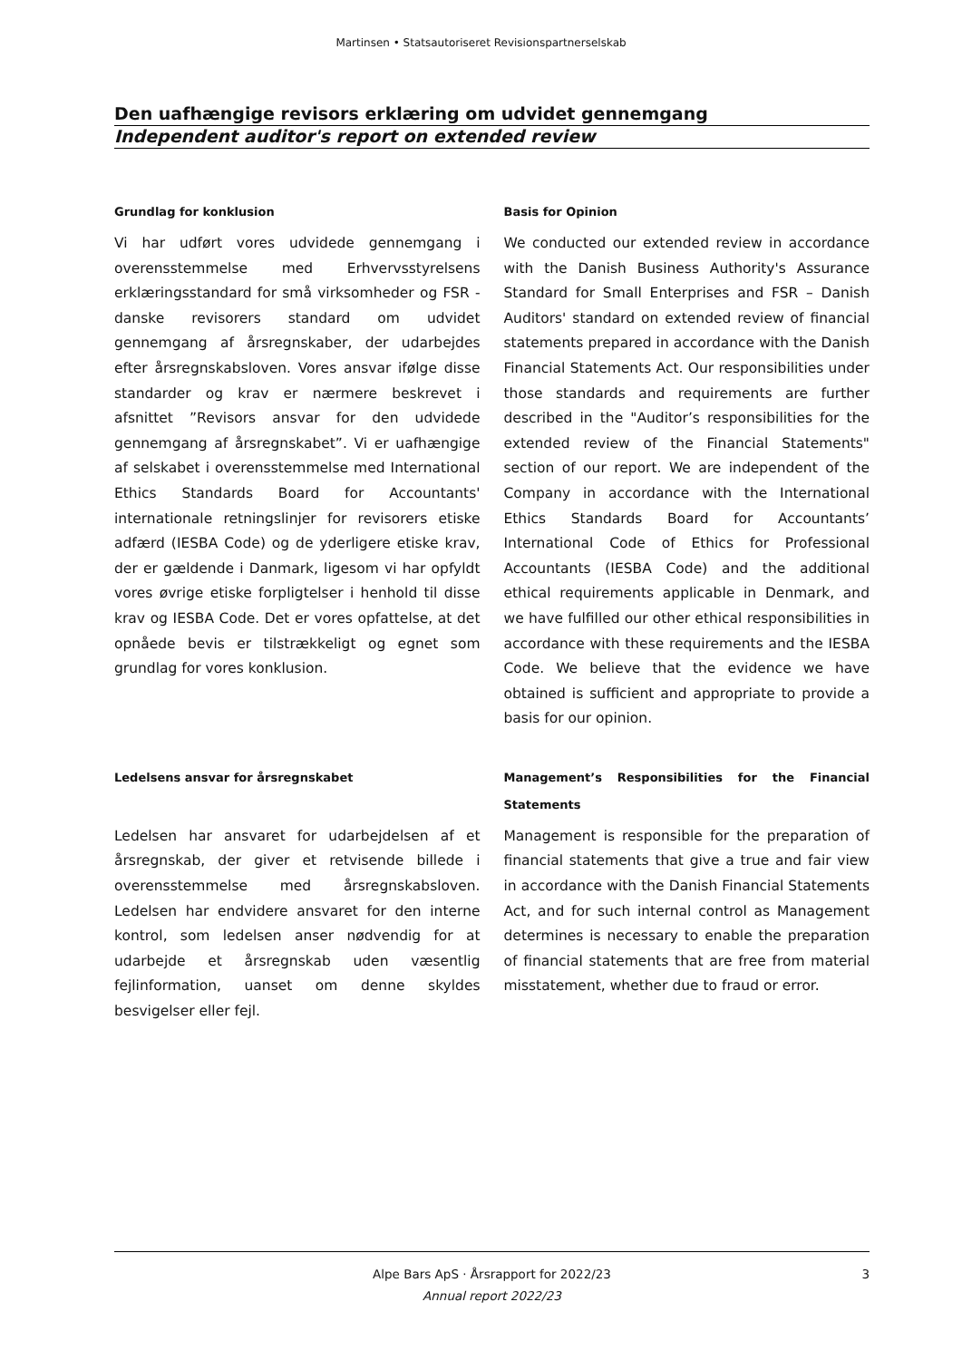Martinsen • Statsautoriseret Revisionspartnerselskab
Den uafhængige revisors erklæring om udvidet gennemgang
Independent auditor's report on extended review
Grundlag for konklusion
Vi har udført vores udvidede gennemgang i overensstemmelse med Erhvervsstyrelsens erklæringsstandard for små virksomheder og FSR - danske revisorers standard om udvidet gennemgang af årsregnskaber, der udarbejdes efter årsregnskabsloven. Vores ansvar ifølge disse standarder og krav er nærmere beskrevet i afsnittet ”Revisors ansvar for den udvidede gennemgang af årsregnskabet”. Vi er uafhængige af selskabet i overensstemmelse med International Ethics Standards Board for Accountants' internationale retningslinjer for revisorers etiske adfærd (IESBA Code) og de yderligere etiske krav, der er gældende i Danmark, ligesom vi har opfyldt vores øvrige etiske forpligtelser i henhold til disse krav og IESBA Code. Det er vores opfattelse, at det opnåede bevis er tilstrækkeligt og egnet som grundlag for vores konklusion.
Basis for Opinion
We conducted our extended review in accordance with the Danish Business Authority's Assurance Standard for Small Enterprises and FSR – Danish Auditors' standard on extended review of financial statements prepared in accordance with the Danish Financial Statements Act. Our responsibilities under those standards and requirements are further described in the "Auditor’s responsibilities for the extended review of the Financial Statements" section of our report. We are independent of the Company in accordance with the International Ethics Standards Board for Accountants’ International Code of Ethics for Professional Accountants (IESBA Code) and the additional ethical requirements applicable in Denmark, and we have fulfilled our other ethical responsibilities in accordance with these requirements and the IESBA Code. We believe that the evidence we have obtained is sufficient and appropriate to provide a basis for our opinion.
Ledelsens ansvar for årsregnskabet
Ledelsen har ansvaret for udarbejdelsen af et årsregnskab, der giver et retvisende billede i overensstemmelse med årsregnskabsloven. Ledelsen har endvidere ansvaret for den interne kontrol, som ledelsen anser nødvendig for at udarbejde et årsregnskab uden væsentlig fejlinformation, uanset om denne skyldes besvigelser eller fejl.
Management’s Responsibilities for the Financial Statements
Management is responsible for the preparation of financial statements that give a true and fair view in accordance with the Danish Financial Statements Act, and for such internal control as Management determines is necessary to enable the preparation of financial statements that are free from material misstatement, whether due to fraud or error.
Alpe Bars ApS · Årsrapport for 2022/23
Annual report 2022/23
3